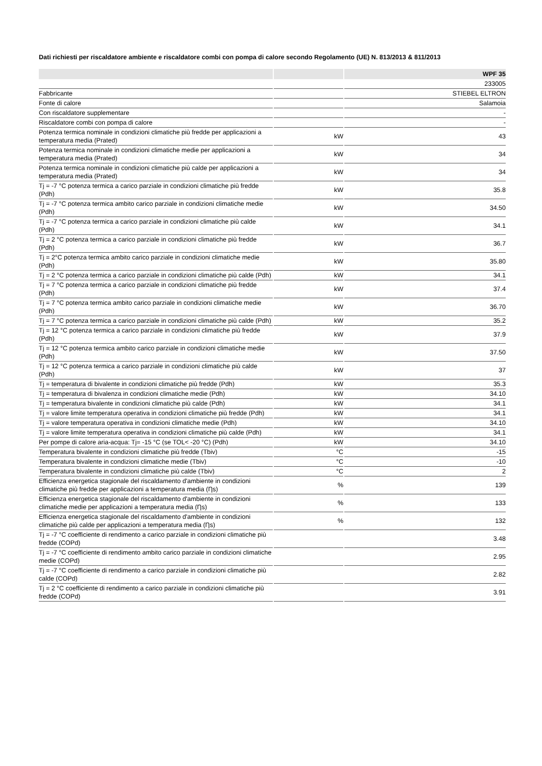Dati richiesti per riscaldatore ambiente e riscaldatore combi con pompa di calore secondo Regolamento (UE) N. 813/2013 & 811/2013
| | | WPF 35 |
| --- | --- | --- |
| | | 233005 |
| Fabbricante | | STIEBEL ELTRON |
| Fonte di calore | | Salamoia |
| Con riscaldatore supplementare | | - |
| Riscaldatore combi con pompa di calore | | - |
| Potenza termica nominale in condizioni climatiche più fredde per applicazioni a temperatura media (Prated) | kW | 43 |
| Potenza termica nominale in condizioni climatiche medie per applicazioni a temperatura media (Prated) | kW | 34 |
| Potenza termica nominale in condizioni climatiche più calde per applicazioni a temperatura media (Prated) | kW | 34 |
| Tj = -7 °C potenza termica a carico parziale in condizioni climatiche più fredde (Pdh) | kW | 35.8 |
| Tj = -7 °C potenza termica ambito carico parziale in condizioni climatiche medie (Pdh) | kW | 34.50 |
| Tj = -7 °C potenza termica a carico parziale in condizioni climatiche più calde (Pdh) | kW | 34.1 |
| Tj = 2 °C potenza termica a carico parziale in condizioni climatiche più fredde (Pdh) | kW | 36.7 |
| Tj = 2°C potenza termica ambito carico parziale in condizioni climatiche medie (Pdh) | kW | 35.80 |
| Tj = 2 °C potenza termica a carico parziale in condizioni climatiche più calde (Pdh) | kW | 34.1 |
| Tj = 7 °C potenza termica a carico parziale in condizioni climatiche più fredde (Pdh) | kW | 37.4 |
| Tj = 7 °C potenza termica ambito carico parziale in condizioni climatiche medie (Pdh) | kW | 36.70 |
| Tj = 7 °C potenza termica a carico parziale in condizioni climatiche più calde (Pdh) | kW | 35.2 |
| Tj = 12 °C potenza termica a carico parziale in condizioni climatiche più fredde (Pdh) | kW | 37.9 |
| Tj = 12 °C potenza termica ambito carico parziale in condizioni climatiche medie (Pdh) | kW | 37.50 |
| Tj = 12 °C potenza termica a carico parziale in condizioni climatiche più calde (Pdh) | kW | 37 |
| Tj = temperatura di bivalente in condizioni climatiche più fredde (Pdh) | kW | 35.3 |
| Tj = temperatura di bivalenza in condizioni climatiche medie (Pdh) | kW | 34.10 |
| Tj = temperatura bivalente in condizioni climatiche più calde (Pdh) | kW | 34.1 |
| Tj = valore limite temperatura operativa in condizioni climatiche più fredde (Pdh) | kW | 34.1 |
| Tj = valore temperatura operativa in condizioni climatiche medie (Pdh) | kW | 34.10 |
| Tj = valore limite temperatura operativa in condizioni climatiche più calde (Pdh) | kW | 34.1 |
| Per pompe di calore aria-acqua: Tj= -15 °C (se TOL< -20 °C) (Pdh) | kW | 34.10 |
| Temperatura bivalente in condizioni climatiche più fredde (Tbiv) | °C | -15 |
| Temperatura bivalente in condizioni climatiche medie (Tbiv) | °C | -10 |
| Temperatura bivalente in condizioni climatiche più calde (Tbiv) | °C | 2 |
| Efficienza energetica stagionale del riscaldamento d'ambiente in condizioni climatiche più fredde per applicazioni a temperatura media (Ƞs) | % | 139 |
| Efficienza energetica stagionale del riscaldamento d'ambiente in condizioni climatiche medie per applicazioni a temperatura media (Ƞs) | % | 133 |
| Efficienza energetica stagionale del riscaldamento d'ambiente in condizioni climatiche più calde per applicazioni a temperatura media (Ƞs) | % | 132 |
| Tj = -7 °C coefficiente di rendimento a carico parziale in condizioni climatiche più fredde (COPd) | | 3.48 |
| Tj = -7 °C coefficiente di rendimento ambito carico parziale in condizioni climatiche medie (COPd) | | 2.95 |
| Tj = -7 °C coefficiente di rendimento a carico parziale in condizioni climatiche più calde (COPd) | | 2.82 |
| Tj = 2 °C coefficiente di rendimento a carico parziale in condizioni climatiche più fredde (COPd) | | 3.91 |